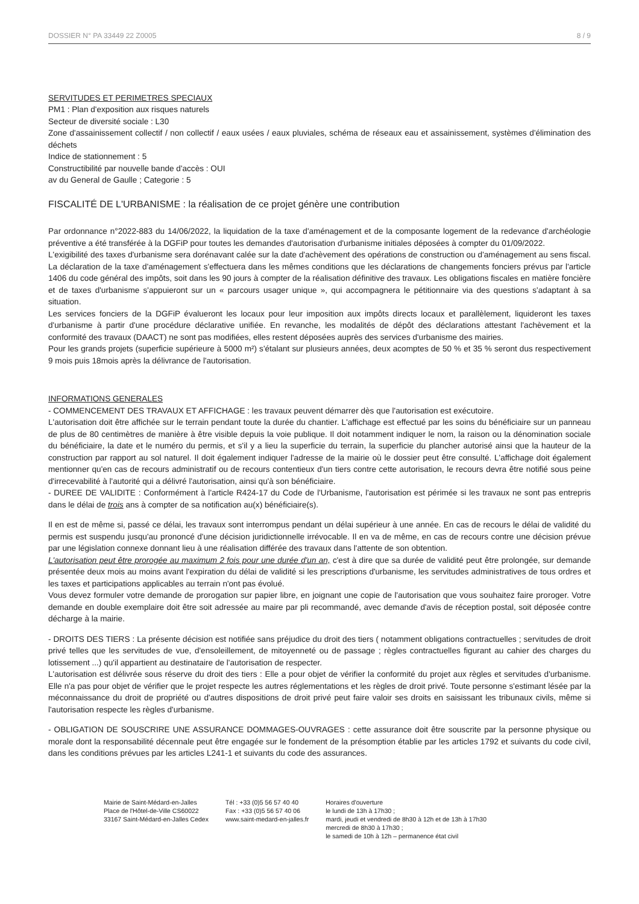DOSSIER N° PA 33449 22 Z0005 8 / 9
SERVITUDES ET PERIMETRES SPECIAUX
PM1 : Plan d'exposition aux risques naturels
Secteur de diversité sociale : L30
Zone d'assainissement collectif / non collectif / eaux usées / eaux pluviales, schéma de réseaux eau et assainissement, systèmes d'élimination des déchets
Indice de stationnement : 5
Constructibilité par nouvelle bande d'accès : OUI
av du General de Gaulle ; Categorie : 5
FISCALITÉ DE L'URBANISME : la réalisation de ce projet génère une contribution
Par ordonnance n°2022-883 du 14/06/2022, la liquidation de la taxe d'aménagement et de la composante logement de la redevance d'archéologie préventive a été transférée à la DGFiP pour toutes les demandes d'autorisation d'urbanisme initiales déposées à compter du 01/09/2022.
L'exigibilité des taxes d'urbanisme sera dorénavant calée sur la date d'achèvement des opérations de construction ou d'aménagement au sens fiscal. La déclaration de la taxe d'aménagement s'effectuera dans les mêmes conditions que les déclarations de changements fonciers prévus par l'article 1406 du code général des impôts, soit dans les 90 jours à compter de la réalisation définitive des travaux. Les obligations fiscales en matière foncière et de taxes d'urbanisme s'appuieront sur un « parcours usager unique », qui accompagnera le pétitionnaire via des questions s'adaptant à sa situation.
Les services fonciers de la DGFiP évalueront les locaux pour leur imposition aux impôts directs locaux et parallèlement, liquideront les taxes d'urbanisme à partir d'une procédure déclarative unifiée. En revanche, les modalités de dépôt des déclarations attestant l'achèvement et la conformité des travaux (DAACT) ne sont pas modifiées, elles restent déposées auprès des services d'urbanisme des mairies.
Pour les grands projets (superficie supérieure à 5000 m²) s'étalant sur plusieurs années, deux acomptes de 50 % et 35 % seront dus respectivement 9 mois puis 18mois après la délivrance de l'autorisation.
INFORMATIONS GENERALES
- COMMENCEMENT DES TRAVAUX ET AFFICHAGE : les travaux peuvent démarrer dès que l'autorisation est exécutoire.
L'autorisation doit être affichée sur le terrain pendant toute la durée du chantier. L'affichage est effectué par les soins du bénéficiaire sur un panneau de plus de 80 centimètres de manière à être visible depuis la voie publique. Il doit notamment indiquer le nom, la raison ou la dénomination sociale du bénéficiaire, la date et le numéro du permis, et s'il y a lieu la superficie du terrain, la superficie du plancher autorisé ainsi que la hauteur de la construction par rapport au sol naturel. Il doit également indiquer l'adresse de la mairie où le dossier peut être consulté. L'affichage doit également mentionner qu'en cas de recours administratif ou de recours contentieux d'un tiers contre cette autorisation, le recours devra être notifié sous peine d'irrecevabilité à l'autorité qui a délivré l'autorisation, ainsi qu'à son bénéficiaire.
- DUREE DE VALIDITE : Conformément à l'article R424-17 du Code de l'Urbanisme, l'autorisation est périmée si les travaux ne sont pas entrepris dans le délai de trois ans à compter de sa notification au(x) bénéficiaire(s).
Il en est de même si, passé ce délai, les travaux sont interrompus pendant un délai supérieur à une année. En cas de recours le délai de validité du permis est suspendu jusqu'au prononcé d'une décision juridictionnelle irrévocable. Il en va de même, en cas de recours contre une décision prévue par une législation connexe donnant lieu à une réalisation différée des travaux dans l'attente de son obtention.
L'autorisation peut être prorogée au maximum 2 fois pour une durée d'un an, c'est à dire que sa durée de validité peut être prolongée, sur demande présentée deux mois au moins avant l'expiration du délai de validité si les prescriptions d'urbanisme, les servitudes administratives de tous ordres et les taxes et participations applicables au terrain n'ont pas évolué.
Vous devez formuler votre demande de prorogation sur papier libre, en joignant une copie de l'autorisation que vous souhaitez faire proroger. Votre demande en double exemplaire doit être soit adressée au maire par pli recommandé, avec demande d'avis de réception postal, soit déposée contre décharge à la mairie.
- DROITS DES TIERS : La présente décision est notifiée sans préjudice du droit des tiers ( notamment obligations contractuelles ; servitudes de droit privé telles que les servitudes de vue, d'ensoleillement, de mitoyenneté ou de passage ; règles contractuelles figurant au cahier des charges du lotissement ...) qu'il appartient au destinataire de l'autorisation de respecter.
L'autorisation est délivrée sous réserve du droit des tiers : Elle a pour objet de vérifier la conformité du projet aux règles et servitudes d'urbanisme. Elle n'a pas pour objet de vérifier que le projet respecte les autres réglementations et les règles de droit privé. Toute personne s'estimant lésée par la méconnaissance du droit de propriété ou d'autres dispositions de droit privé peut faire valoir ses droits en saisissant les tribunaux civils, même si l'autorisation respecte les règles d'urbanisme.
- OBLIGATION DE SOUSCRIRE UNE ASSURANCE DOMMAGES-OUVRAGES : cette assurance doit être souscrite par la personne physique ou morale dont la responsabilité décennale peut être engagée sur le fondement de la présomption établie par les articles 1792 et suivants du code civil, dans les conditions prévues par les articles L241-1 et suivants du code des assurances.
Mairie de Saint-Médard-en-Jalles
Place de l'Hôtel-de-Ville CS60022
33167 Saint-Médard-en-Jalles Cedex
Tél : +33 (0)5 56 57 40 40
Fax : +33 (0)5 56 57 40 06
www.saint-medard-en-jalles.fr
Horaires d'ouverture
le lundi de 13h à 17h30 ;
mardi, jeudi et vendredi de 8h30 à 12h et de 13h à 17h30
mercredi de 8h30 à 17h30 ;
le samedi de 10h à 12h – permanence état civil